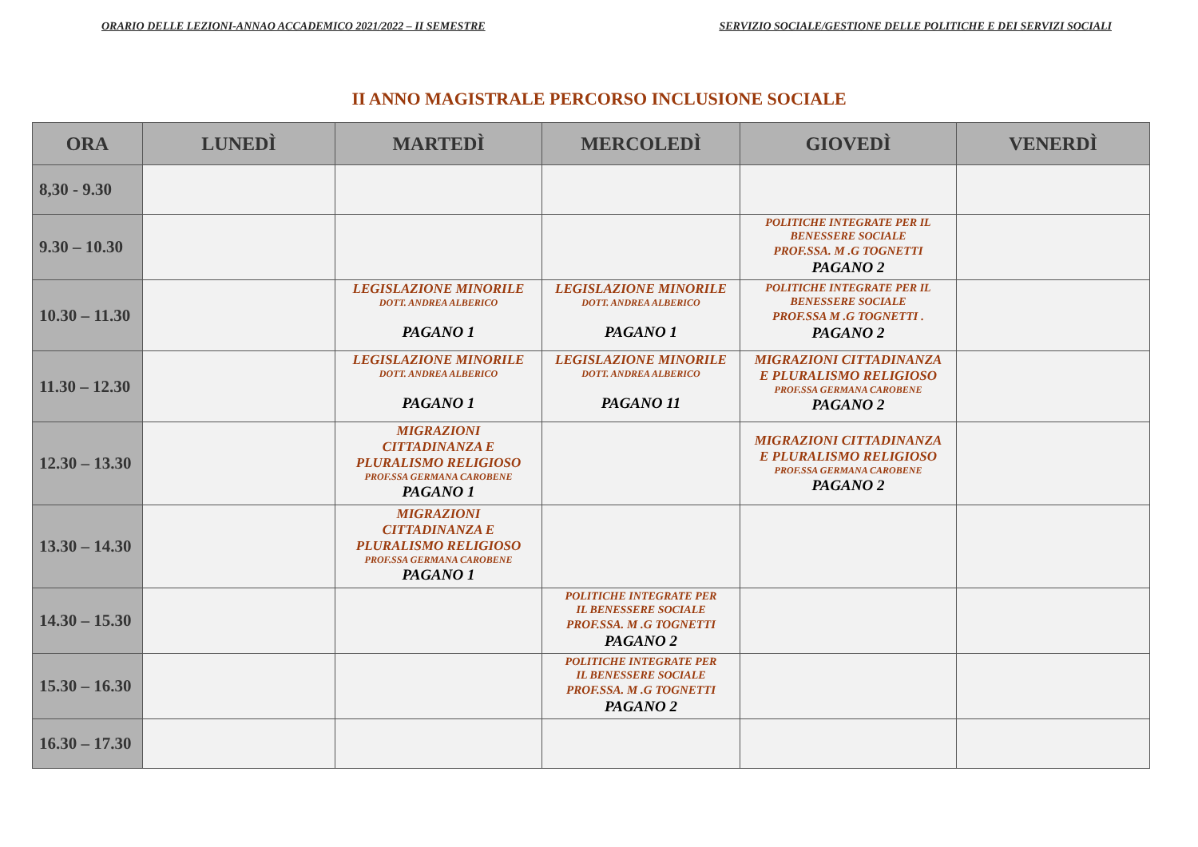ORARIO DELLE LEZIONI-ANNAO ACCADEMICO 2021/2022 – II SEMESTRE SERVIZIO SOCIALE/GESTIONE DELLE POLITICHE E DEI SERVIZI SOCIALI
II ANNO MAGISTRALE PERCORSO INCLUSIONE SOCIALE
| ORA | LUNEDÌ | MARTEDÌ | MERCOLEDÌ | GIOVEDÌ | VENERDÌ |
| --- | --- | --- | --- | --- | --- |
| 8,30 - 9.30 | | | | | |
| 9.30 – 10.30 | | | | POLITICHE INTEGRATE PER IL BENESSERE SOCIALE PROF.SSA. M .G TOGNETTI PAGANO 2 | |
| 10.30 – 11.30 | | LEGISLAZIONE MINORILE DOTT. ANDREA ALBERICO PAGANO 1 | LEGISLAZIONE MINORILE DOTT. ANDREA ALBERICO PAGANO 1 | POLITICHE INTEGRATE PER IL BENESSERE SOCIALE PROF.SSA M .G TOGNETTI . PAGANO 2 | |
| 11.30 – 12.30 | | LEGISLAZIONE MINORILE DOTT. ANDREA ALBERICO PAGANO 1 | LEGISLAZIONE MINORILE DOTT. ANDREA ALBERICO PAGANO 11 | MIGRAZIONI CITTADINANZA E PLURALISMO RELIGIOSO PROF.SSA GERMANA CAROBENE PAGANO 2 | |
| 12.30 – 13.30 | | MIGRAZIONI CITTADINANZA E PLURALISMO RELIGIOSO PROF.SSA GERMANA CAROBENE PAGANO 1 | | MIGRAZIONI CITTADINANZA E PLURALISMO RELIGIOSO PROF.SSA GERMANA CAROBENE PAGANO 2 | |
| 13.30 – 14.30 | | MIGRAZIONI CITTADINANZA E PLURALISMO RELIGIOSO PROF.SSA GERMANA CAROBENE PAGANO 1 | | | |
| 14.30 – 15.30 | | | POLITICHE INTEGRATE PER IL BENESSERE SOCIALE PROF.SSA. M .G TOGNETTI PAGANO 2 | | |
| 15.30 – 16.30 | | | POLITICHE INTEGRATE PER IL BENESSERE SOCIALE PROF.SSA. M .G TOGNETTI PAGANO 2 | | |
| 16.30 – 17.30 | | | | | |